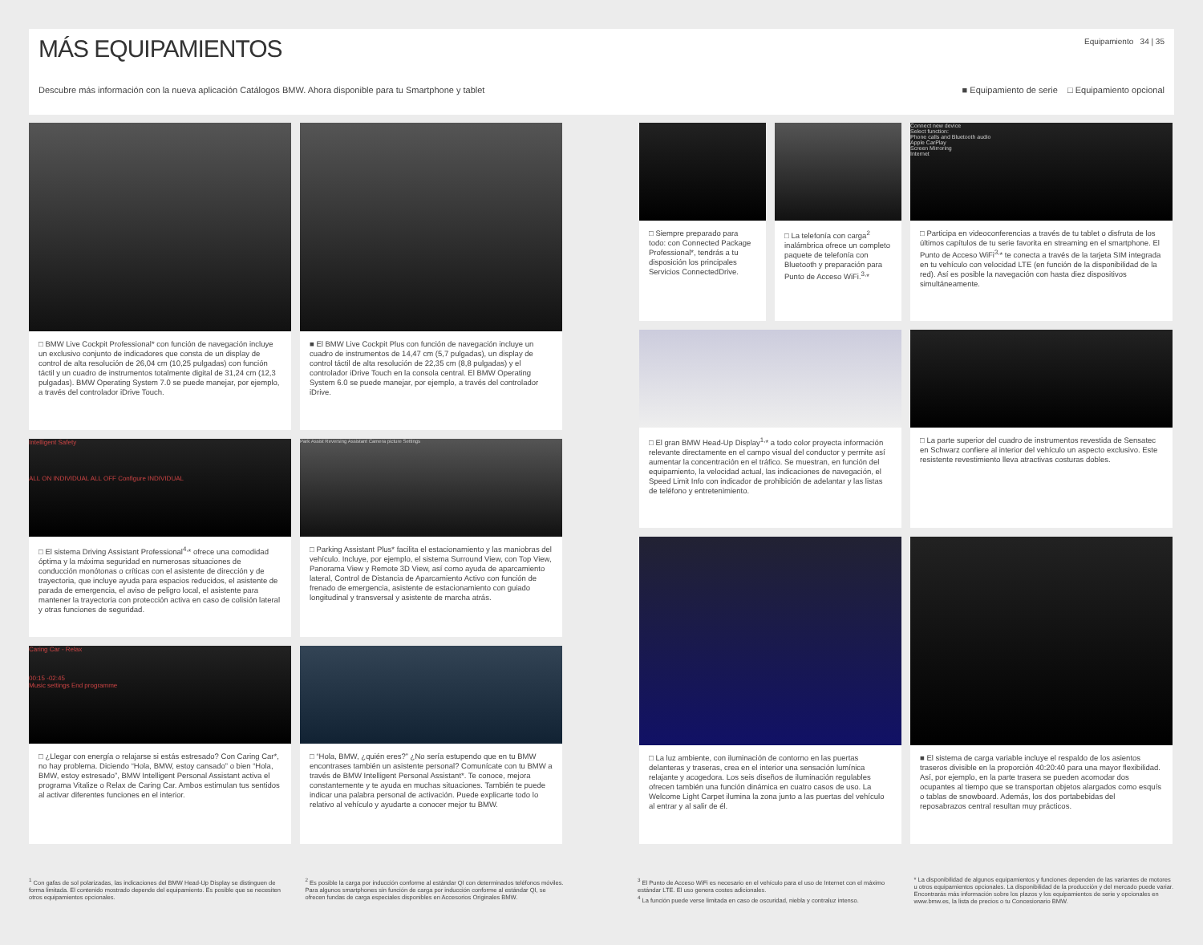MÁS EQUIPAMIENTOS
Equipamiento 34 | 35
Descubre más información con la nueva aplicación Catálogos BMW. Ahora disponible para tu Smartphone y tablet ■ Equipamiento de serie □ Equipamiento opcional
□ BMW Live Cockpit Professional* con función de navegación incluye un exclusivo conjunto de indicadores que consta de un display de control de alta resolución de 26,04 cm (10,25 pulgadas) con función táctil y un cuadro de instrumentos totalmente digital de 31,24 cm (12,3 pulgadas). BMW Operating System 7.0 se puede manejar, por ejemplo, a través del controlador iDrive Touch.
■ El BMW Live Cockpit Plus con función de navegación incluye un cuadro de instrumentos de 14,47 cm (5,7 pulgadas), un display de control táctil de alta resolución de 22,35 cm (8,8 pulgadas) y el controlador iDrive Touch en la consola central. El BMW Operating System 6.0 se puede manejar, por ejemplo, a través del controlador iDrive.
Intelligent Safety
ALL ON INDIVIDUAL ALL OFF Configure INDIVIDUAL
□ El sistema Driving Assistant Professional<sup>4,</sup>* ofrece una comodidad óptima y la máxima seguridad en numerosas situaciones de conducción monótonas o críticas con el asistente de dirección y de trayectoria, que incluye ayuda para espacios reducidos, el asistente de parada de emergencia, el aviso de peligro local, el asistente para mantener la trayectoria con protección activa en caso de colisión lateral y otras funciones de seguridad.
Park Assist Reversing Assistant Camera picture Settings
□ Parking Assistant Plus* facilita el estacionamiento y las maniobras del vehículo. Incluye, por ejemplo, el sistema Surround View, con Top View, Panorama View y Remote 3D View, así como ayuda de aparcamiento lateral, Control de Distancia de Aparcamiento Activo con función de frenado de emergencia, asistente de estacionamiento con guiado longitudinal y transversal y asistente de marcha atrás.
Caring Car - Relax
00:15 -02:45
Music settings End programme
□ ¿Llegar con energía o relajarse si estás estresado? Con Caring Car*, no hay problema. Diciendo “Hola, BMW, estoy cansado” o bien “Hola, BMW, estoy estresado”, BMW Intelligent Personal Assistant activa el programa Vitalize o Relax de Caring Car. Ambos estimulan tus sentidos al activar diferentes funciones en el interior.
□ “Hola, BMW, ¿quién eres?” ¿No sería estupendo que en tu BMW encontrases también un asistente personal? Comunícate con tu BMW a través de BMW Intelligent Personal Assistant*. Te conoce, mejora constantemente y te ayuda en muchas situaciones. También te puede indicar una palabra personal de activación. Puede explicarte todo lo relativo al vehículo y ayudarte a conocer mejor tu BMW.
□ Siempre preparado para todo: con Connected Package Professional*, tendrás a tu disposición los principales Servicios ConnectedDrive.
□ La telefonía con carga<sup>2</sup> inalámbrica ofrece un completo paquete de telefonía con Bluetooth y preparación para Punto de Acceso WiFi.<sup>3,</sup>*
Connect new device
Select function:
Phone calls and Bluetooth audio
Apple CarPlay
Screen Mirroring
Internet
□ Participa en videoconferencias a través de tu tablet o disfruta de los últimos capítulos de tu serie favorita en streaming en el smartphone. El Punto de Acceso WiFi<sup>3,</sup>* te conecta a través de la tarjeta SIM integrada en tu vehículo con velocidad LTE (en función de la disponibilidad de la red). Así es posible la navegación con hasta diez dispositivos simultáneamente.
□ El gran BMW Head-Up Display<sup>1,</sup>* a todo color proyecta información relevante directamente en el campo visual del conductor y permite así aumentar la concentración en el tráfico. Se muestran, en función del equipamiento, la velocidad actual, las indicaciones de navegación, el Speed Limit Info con indicador de prohibición de adelantar y las listas de teléfono y entretenimiento.
□ La parte superior del cuadro de instrumentos revestida de Sensatec en Schwarz confiere al interior del vehículo un aspecto exclusivo. Este resistente revestimiento lleva atractivas costuras dobles.
□ La luz ambiente, con iluminación de contorno en las puertas delanteras y traseras, crea en el interior una sensación lumínica relajante y acogedora. Los seis diseños de iluminación regulables ofrecen también una función dinámica en cuatro casos de uso. La Welcome Light Carpet ilumina la zona junto a las puertas del vehículo al entrar y al salir de él.
■ El sistema de carga variable incluye el respaldo de los asientos traseros divisible en la proporción 40:20:40 para una mayor flexibilidad. Así, por ejemplo, en la parte trasera se pueden acomodar dos ocupantes al tiempo que se transportan objetos alargados como esquís o tablas de snowboard. Además, los dos portabebidas del reposabrazos central resultan muy prácticos.
<sup>1</sup> Con gafas de sol polarizadas, las indicaciones del BMW Head-Up Display se distinguen de forma limitada. El contenido mostrado depende del equipamiento. Es posible que se necesiten otros equipamientos opcionales.
<sup>2</sup> Es posible la carga por inducción conforme al estándar QI con determinados teléfonos móviles. Para algunos smartphones sin función de carga por inducción conforme al estándar QI, se ofrecen fundas de carga especiales disponibles en Accesorios Originales BMW.
<sup>3</sup> El Punto de Acceso WiFi es necesario en el vehículo para el uso de Internet con el máximo estándar LTE. El uso genera costes adicionales.
<sup>4</sup> La función puede verse limitada en caso de oscuridad, niebla y contraluz intenso.
* La disponibilidad de algunos equipamientos y funciones dependen de las variantes de motores u otros equipamientos opcionales. La disponibilidad de la producción y del mercado puede variar. Encontrarás más información sobre los plazos y los equipamientos de serie y opcionales en www.bmw.es, la lista de precios o tu Concesionario BMW.